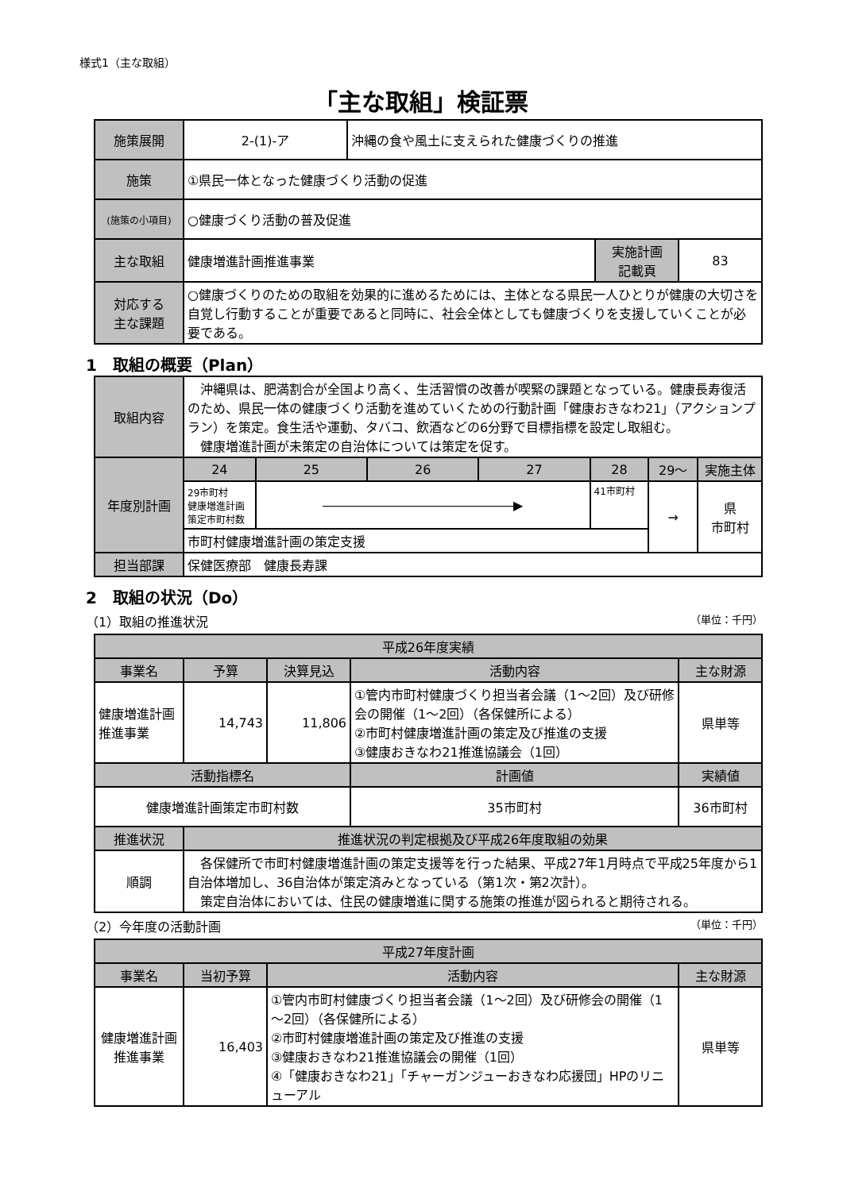様式1（主な取組）
「主な取組」検証票
| 施策展開 | 2-(1)-ア | 沖縄の食や風土に支えられた健康づくりの推進 | | |
| 施策 | ①県民一体となった健康づくり活動の促進 | | | |
| (施策の小項目) | ○健康づくり活動の普及促進 | | | |
| 主な取組 | 健康増進計画推進事業 | | 実施計画 記載頁 | 83 |
| 対応する 主な課題 | ○健康づくりのための取組を効果的に進めるためには、主体となる県民一人ひとりが健康の大切さを自覚し行動することが重要であると同時に、社会全体としても健康づくりを支援していくことが必要である。 | | | |
1　取組の概要（Plan）
| 取組内容 | 沖縄県は、肥満割合が全国より高く、生活習慣の改善が喫緊の課題となっている。健康長寿復活のため、県民一体の健康づくり活動を進めていくための行動計画「健康おきなわ21」（アクションプラン）を策定。食生活や運動、タバコ、飲酒などの6分野で目標指標を設定し取組む。 健康増進計画が未策定の自治体については策定を促す。 | | | | | | |
| 年度別計画 | 24 | 25 | 26 | 27 | 28 | 29～ | 実施主体 |
| | 29市町村 健康増進計画 策定市町村数 | ―――――――――――――――▶ | | | 41市町村 | → | 県 市町村 |
| | 市町村健康増進計画の策定支援 | | | | | | |
| 担当部課 | 保健医療部 健康長寿課 | | | | | | |
2　取組の状況（Do）
（1）取組の推進状況 （単位：千円）
| 平成26年度実績 | | | | | |
| --- | --- | --- | --- | --- | --- |
| 事業名 | 予算 | 決算見込 | 活動内容 | | 主な財源 |
| 健康増進計画推進事業 | 14,743 | 11,806 | ①管内市町村健康づくり担当者会議（1～2回）及び研修会の開催（1～2回）（各保健所による） ②市町村健康増進計画の策定及び推進の支援 ③健康おきなわ21推進協議会（1回） | | 県単等 |
| 活動指標名 | | | | 計画値 | 実績値 |
| 健康増進計画策定市町村数 | | | | 35市町村 | 36市町村 |
| 推進状況 | 推進状況の判定根拠及び平成26年度取組の効果 | | | | |
| 順調 | 各保健所で市町村健康増進計画の策定支援等を行った結果、平成27年1月時点で平成25年度から1自治体増加し、36自治体が策定済みとなっている（第1次・第2次計）。 策定自治体においては、住民の健康増進に関する施策の推進が図られると期待される。 | | | | |
（2）今年度の活動計画 （単位：千円）
| 平成27年度計画 | | | |
| --- | --- | --- | --- |
| 事業名 | 当初予算 | 活動内容 | 主な財源 |
| 健康増進計画推進事業 | 16,403 | ①管内市町村健康づくり担当者会議（1～2回）及び研修会の開催（1～2回）（各保健所による） ②市町村健康増進計画の策定及び推進の支援 ③健康おきなわ21推進協議会の開催（1回） ④「健康おきなわ21」「チャーガンジューおきなわ応援団」HPのリニューアル | 県単等 |